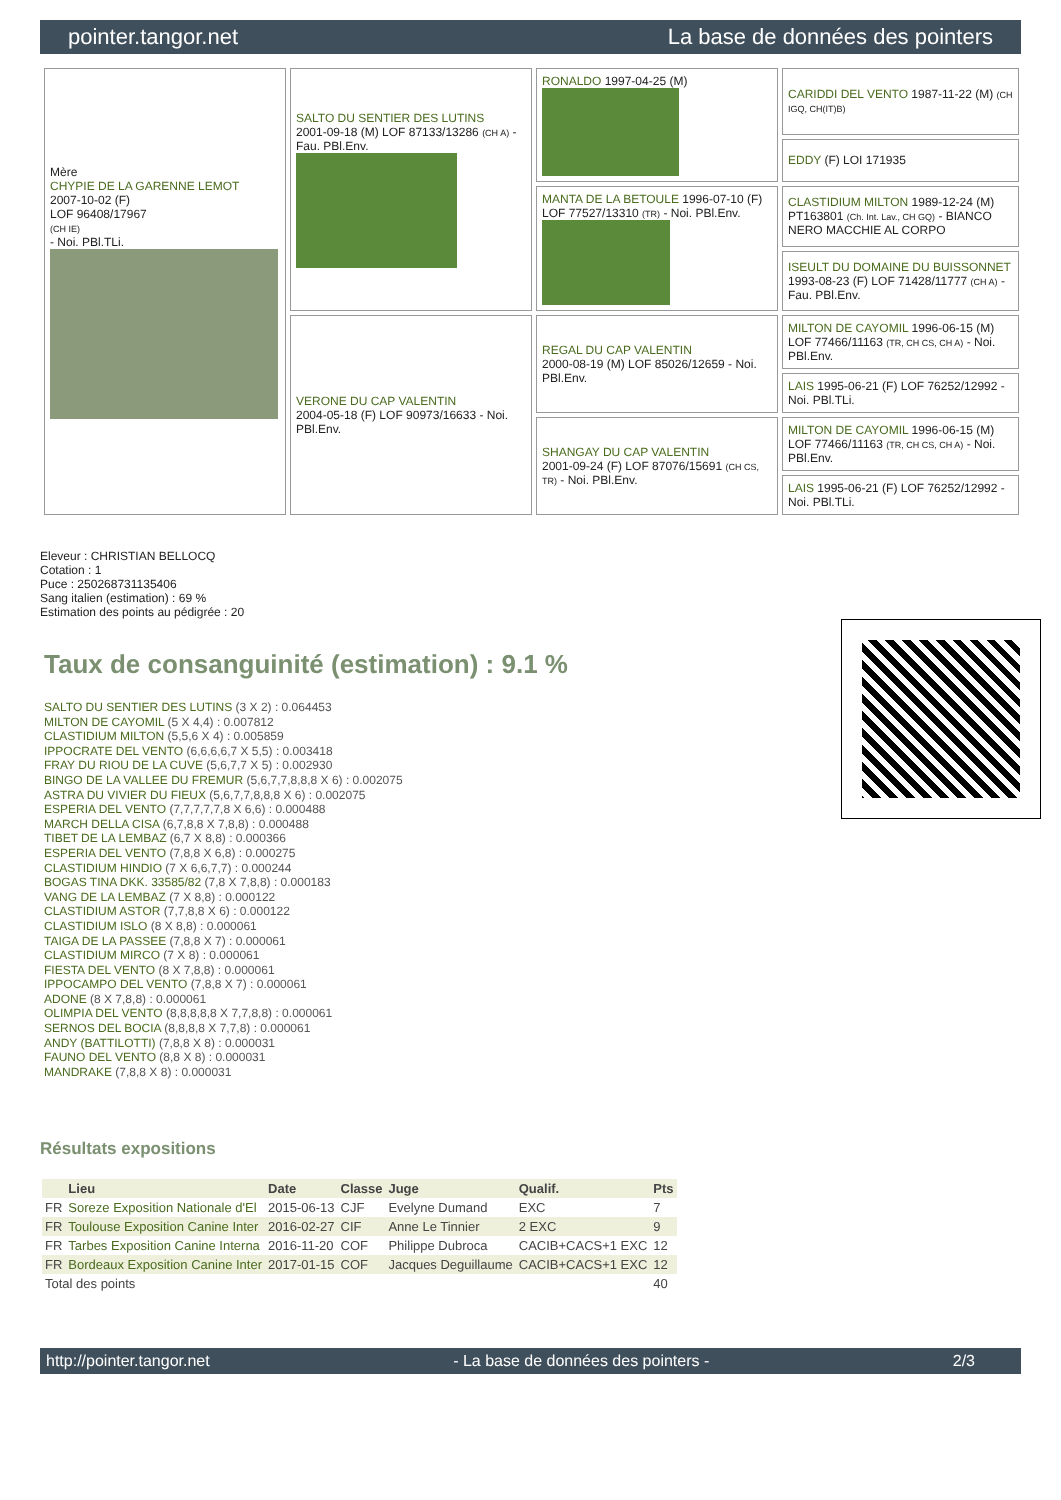pointer.tangor.net La base de données des pointers
| Mère CHYPIE DE LA GARENNE LEMOT 2007-10-02 (F) LOF 96408/17967 (CH IE) - Noi. PBl.TLi. | SALTO DU SENTIER DES LUTINS 2001-09-18 (M) LOF 87133/13286 (CH A) - Fau. PBl.Env. | RONALDO 1997-04-25 (M) | CARIDDI DEL VENTO 1987-11-22 (M) (CH IGQ, CH(IT)B) |
| | | | EDDY (F) LOI 171935 |
| | | MANTA DE LA BETOULE 1996-07-10 (F) LOF 77527/13310 (TR) - Noi. PBl.Env. | CLASTIDIUM MILTON 1989-12-24 (M) PT163801 (Ch. Int. Lav., CH GQ) - BIANCO NERO MACCHIE AL CORPO |
| | | | ISEULT DU DOMAINE DU BUISSONNET 1993-08-23 (F) LOF 71428/11777 (CH A) - Fau. PBl.Env. |
| | VERONE DU CAP VALENTIN 2004-05-18 (F) LOF 90973/16633 - Noi. PBl.Env. | REGAL DU CAP VALENTIN 2000-08-19 (M) LOF 85026/12659 - Noi. PBl.Env. | MILTON DE CAYOMIL 1996-06-15 (M) LOF 77466/11163 (TR, CH CS, CH A) - Noi. PBl.Env. |
| | | | LAIS 1995-06-21 (F) LOF 76252/12992 - Noi. PBl.TLi. |
| | | SHANGAY DU CAP VALENTIN 2001-09-24 (F) LOF 87076/15691 (CH CS, TR) - Noi. PBl.Env. | MILTON DE CAYOMIL 1996-06-15 (M) LOF 77466/11163 (TR, CH CS, CH A) - Noi. PBl.Env. |
| | | | LAIS 1995-06-21 (F) LOF 76252/12992 - Noi. PBl.TLi. |
Eleveur : CHRISTIAN BELLOCQ
Cotation : 1
Puce : 250268731135406
Sang italien (estimation) : 69 %
Estimation des points au pédigrée : 20
Taux de consanguinité (estimation) : 9.1 %
SALTO DU SENTIER DES LUTINS (3 X 2) : 0.064453
MILTON DE CAYOMIL (5 X 4,4) : 0.007812
CLASTIDIUM MILTON (5,5,6 X 4) : 0.005859
IPPOCRATE DEL VENTO (6,6,6,6,7 X 5,5) : 0.003418
FRAY DU RIOU DE LA CUVE (5,6,7,7 X 5) : 0.002930
BINGO DE LA VALLEE DU FREMUR (5,6,7,7,8,8,8 X 6) : 0.002075
ASTRA DU VIVIER DU FIEUX (5,6,7,7,8,8,8 X 6) : 0.002075
ESPERIA DEL VENTO (7,7,7,7,7,8 X 6,6) : 0.000488
MARCH DELLA CISA (6,7,8,8 X 7,8,8) : 0.000488
TIBET DE LA LEMBAZ (6,7 X 8,8) : 0.000366
ESPERIA DEL VENTO (7,8,8 X 6,8) : 0.000275
CLASTIDIUM HINDIO (7 X 6,6,7,7) : 0.000244
BOGAS TINA DKK. 33585/82 (7,8 X 7,8,8) : 0.000183
VANG DE LA LEMBAZ (7 X 8,8) : 0.000122
CLASTIDIUM ASTOR (7,7,8,8 X 6) : 0.000122
CLASTIDIUM ISLO (8 X 8,8) : 0.000061
TAIGA DE LA PASSEE (7,8,8 X 7) : 0.000061
CLASTIDIUM MIRCO (7 X 8) : 0.000061
FIESTA DEL VENTO (8 X 7,8,8) : 0.000061
IPPOCAMPO DEL VENTO (7,8,8 X 7) : 0.000061
ADONE (8 X 7,8,8) : 0.000061
OLIMPIA DEL VENTO (8,8,8,8,8 X 7,7,8,8) : 0.000061
SERNOS DEL BOCIA (8,8,8,8 X 7,7,8) : 0.000061
ANDY (BATTILOTTI) (7,8,8 X 8) : 0.000031
FAUNO DEL VENTO (8,8 X 8) : 0.000031
MANDRAKE (7,8,8 X 8) : 0.000031
Résultats expositions
| | Lieu | Date | Classe | Juge | Qualif. | Pts |
| --- | --- | --- | --- | --- | --- | --- |
| FR | Soreze Exposition Nationale d'El | 2015-06-13 | CJF | Evelyne Dumand | EXC | 7 |
| FR | Toulouse Exposition Canine Inter | 2016-02-27 | CIF | Anne Le Tinnier | 2 EXC | 9 |
| FR | Tarbes Exposition Canine Interna | 2016-11-20 | COF | Philippe Dubroca | CACIB+CACS+1 EXC | 12 |
| FR | Bordeaux Exposition Canine Inter | 2017-01-15 | COF | Jacques Deguillaume | CACIB+CACS+1 EXC | 12 |
| Total des points | | | | | | 40 |
http://pointer.tangor.net - La base de données des pointers - 2/3